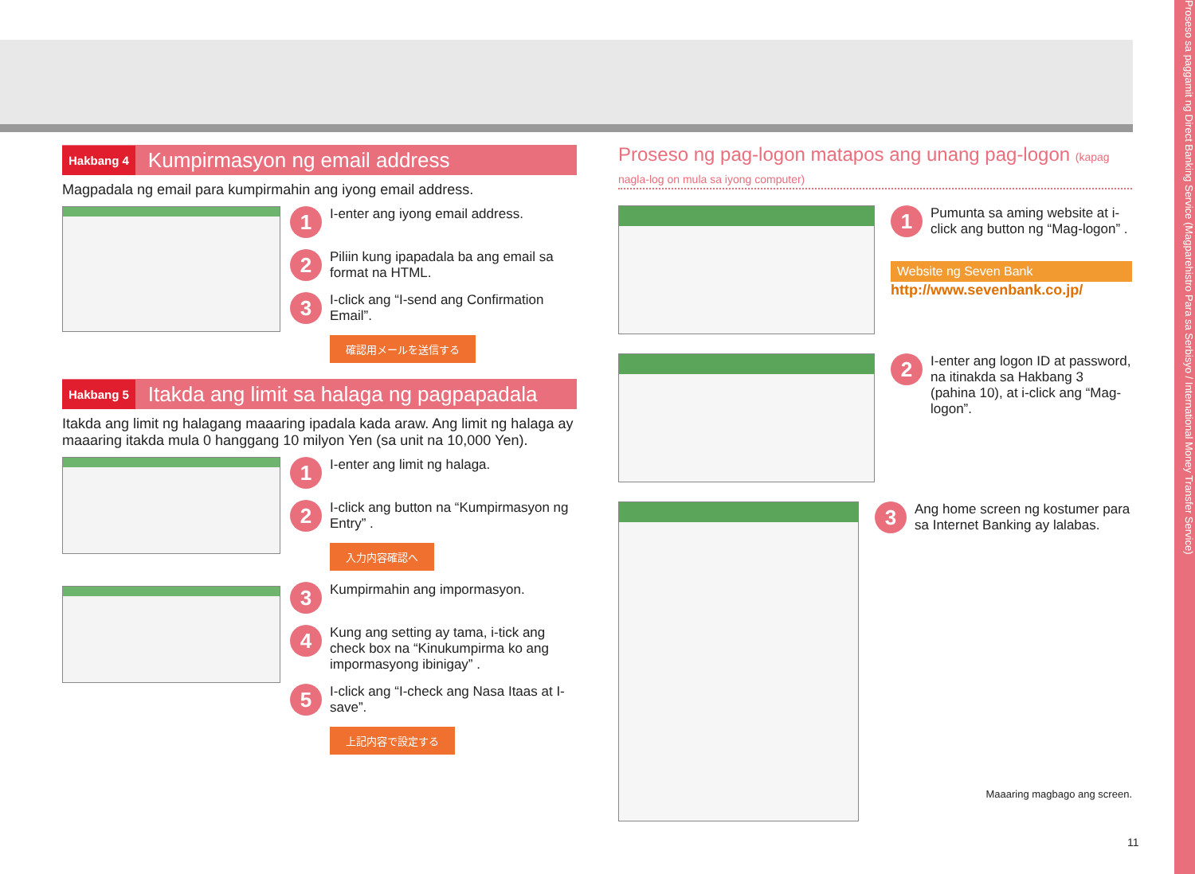Proseso sa paggamit ng Direct Banking Service (Magparehistro Para sa Serbisyo / International Money Transfer Service)
Hakbang 4 Kumpirmasyon ng email address
Magpadala ng email para kumpirmahin ang iyong email address.
1 I-enter ang iyong email address.
2 Piliin kung ipapadala ba ang email sa format na HTML.
3 I-click ang “I-send ang Confirmation Email”.
確認用メールを送信する
Hakbang 5 Itakda ang limit sa halaga ng pagpapadala
Itakda ang limit ng halagang maaaring ipadala kada araw. Ang limit ng halaga ay maaaring itakda mula 0 hanggang 10 milyon Yen (sa unit na 10,000 Yen).
1 I-enter ang limit ng halaga.
2 I-click ang button na “Kumpirmasyon ng Entry” .
入力内容確認へ
3 Kumpirmahin ang impormasyon.
4 Kung ang setting ay tama, i-tick ang check box na “Kinukumpirma ko ang impormasyong ibinigay” .
5 I-click ang “I-check ang Nasa Itaas at I-save”.
上記内容で設定する
Proseso ng pag-logon matapos ang unang pag-logon (kapag nagla-log on mula sa iyong computer)
1 Pumunta sa aming website at i-click ang button ng “Mag-logon” .
Website ng Seven Bank
http://www.sevenbank.co.jp/
2 I-enter ang logon ID at password, na itinakda sa Hakbang 3 (pahina 10), at i-click ang “Mag-logon”.
3 Ang home screen ng kostumer para sa Internet Banking ay lalabas.
Maaaring magbago ang screen.
11